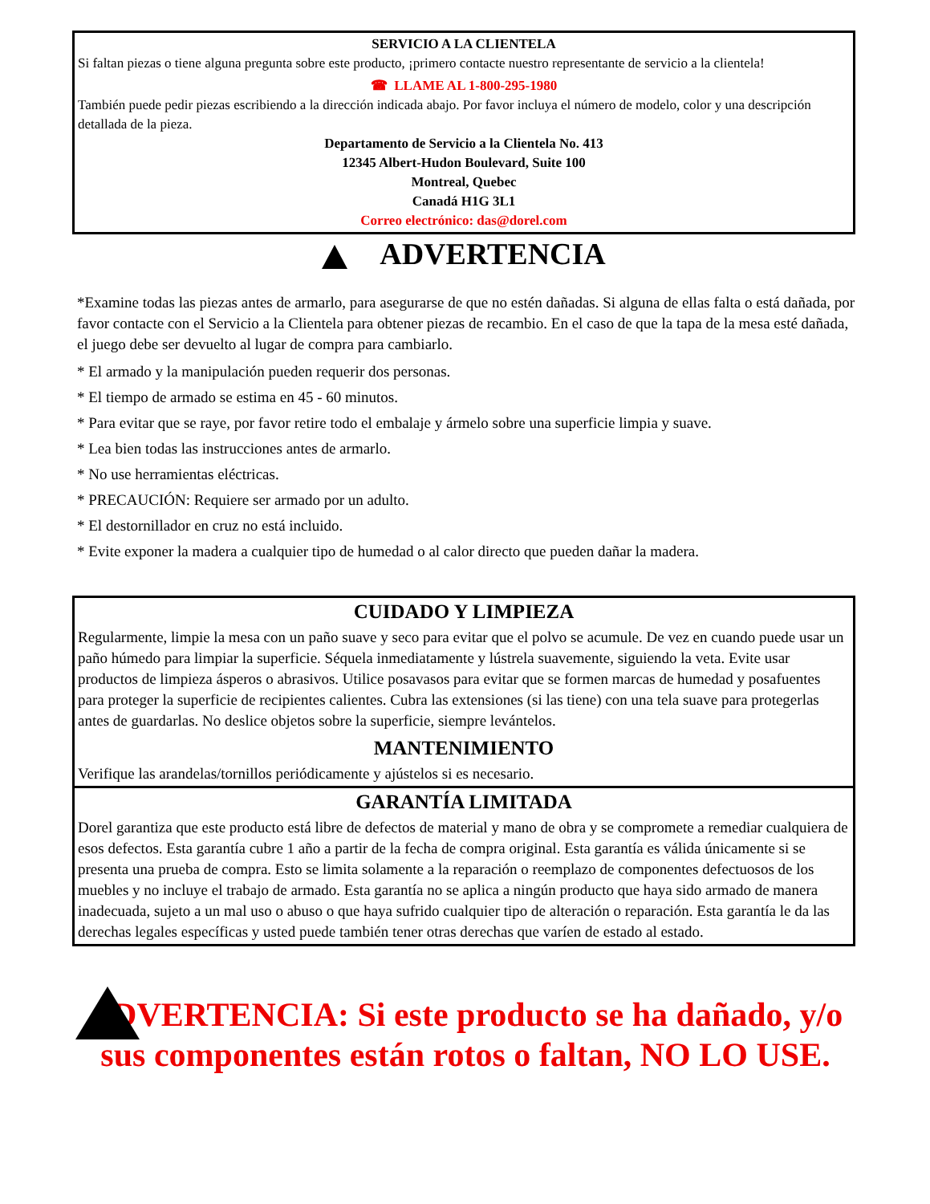SERVICIO A LA CLIENTELA
Si faltan piezas o tiene alguna pregunta sobre este producto, ¡primero contacte nuestro representante de servicio a la clientela!
☎ LLAME AL 1-800-295-1980
También puede pedir piezas escribiendo a la dirección indicada abajo. Por favor incluya el número de modelo, color y una descripción detallada de la pieza.
Departamento de Servicio a la Clientela No. 413
12345 Albert-Hudon Boulevard, Suite 100
Montreal, Quebec
Canadá H1G 3L1
Correo electrónico: das@dorel.com
ADVERTENCIA
*Examine todas las piezas antes de armarlo, para asegurarse de que no estén dañadas. Si alguna de ellas falta o está dañada, por favor contacte con el Servicio a la Clientela para obtener piezas de recambio. En el caso de que la tapa de la mesa esté dañada, el juego debe ser devuelto al lugar de compra para cambiarlo.
* El armado y la manipulación pueden requerir dos personas.
* El tiempo de armado se estima en 45 - 60 minutos.
* Para evitar que se raye, por favor retire todo el embalaje y ármelo sobre una superficie limpia y suave.
* Lea bien todas las instrucciones antes de armarlo.
* No use herramientas eléctricas.
* PRECAUCIÓN: Requiere ser armado por un adulto.
* El destornillador en cruz no está incluido.
* Evite exponer la madera a cualquier tipo de humedad o al calor directo que pueden dañar la madera.
CUIDADO Y LIMPIEZA
Regularmente, limpie la mesa con un paño suave y seco para evitar que el polvo se acumule. De vez en cuando puede usar un paño húmedo para limpiar la superficie. Séquela inmediatamente y lústrela suavemente, siguiendo la veta. Evite usar productos de limpieza ásperos o abrasivos. Utilice posavasos para evitar que se formen marcas de humedad y posafuentes para proteger la superficie de recipientes calientes. Cubra las extensiones (si las tiene) con una tela suave para protegerlas antes de guardarlas. No deslice objetos sobre la superficie, siempre levántelos.
MANTENIMIENTO
Verifique las arandelas/tornillos periódicamente y ajústelos si es necesario.
GARANTÍA LIMITADA
Dorel garantiza que este producto está libre de defectos de material y mano de obra y se compromete a remediar cualquiera de esos defectos. Esta garantía cubre 1 año a partir de la fecha de compra original. Esta garantía es válida únicamente si se presenta una prueba de compra. Esto se limita solamente a la reparación o reemplazo de componentes defectuosos de los muebles y no incluye el trabajo de armado. Esta garantía no se aplica a ningún producto que haya sido armado de manera inadecuada, sujeto a un mal uso o abuso o que haya sufrido cualquier tipo de alteración o reparación. Esta garantía le da las derechas legales específicas y usted puede también tener otras derechas que varíen de estado al estado.
ADVERTENCIA: Si este producto se ha dañado, y/o sus componentes están rotos o faltan, NO LO USE.